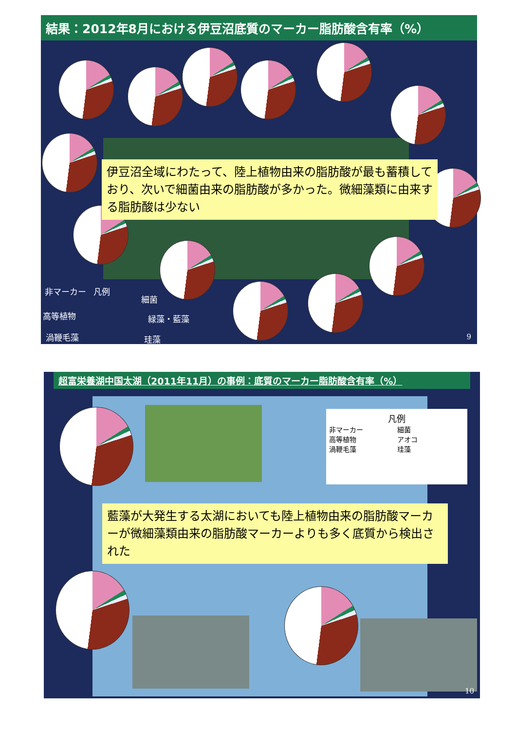結果：2012年8月における伊豆沼底質のマーカー脂肪酸含有率（%）
伊豆沼全域にわたって、陸上植物由来の脂肪酸が最も蓄積しており、次いで細菌由来の脂肪酸が多かった。微細藻類に由来する脂肪酸は少ない
非マーカー 凡例
細菌
高等植物 緑藻・藍藻
渦鞭毛藻 珪藻 9
超富栄養湖中国太湖（2011年11月）の事例：底質のマーカー脂肪酸含有率（%）
凡例
非マーカー　　　　　細菌
高等植物　　　　　　アオコ
渦鞭毛藻　　　　　　珪藻
藍藻が大発生する太湖においても陸上植物由来の脂肪酸マーカーが微細藻類由来の脂肪酸マーカーよりも多く底質から検出された
10